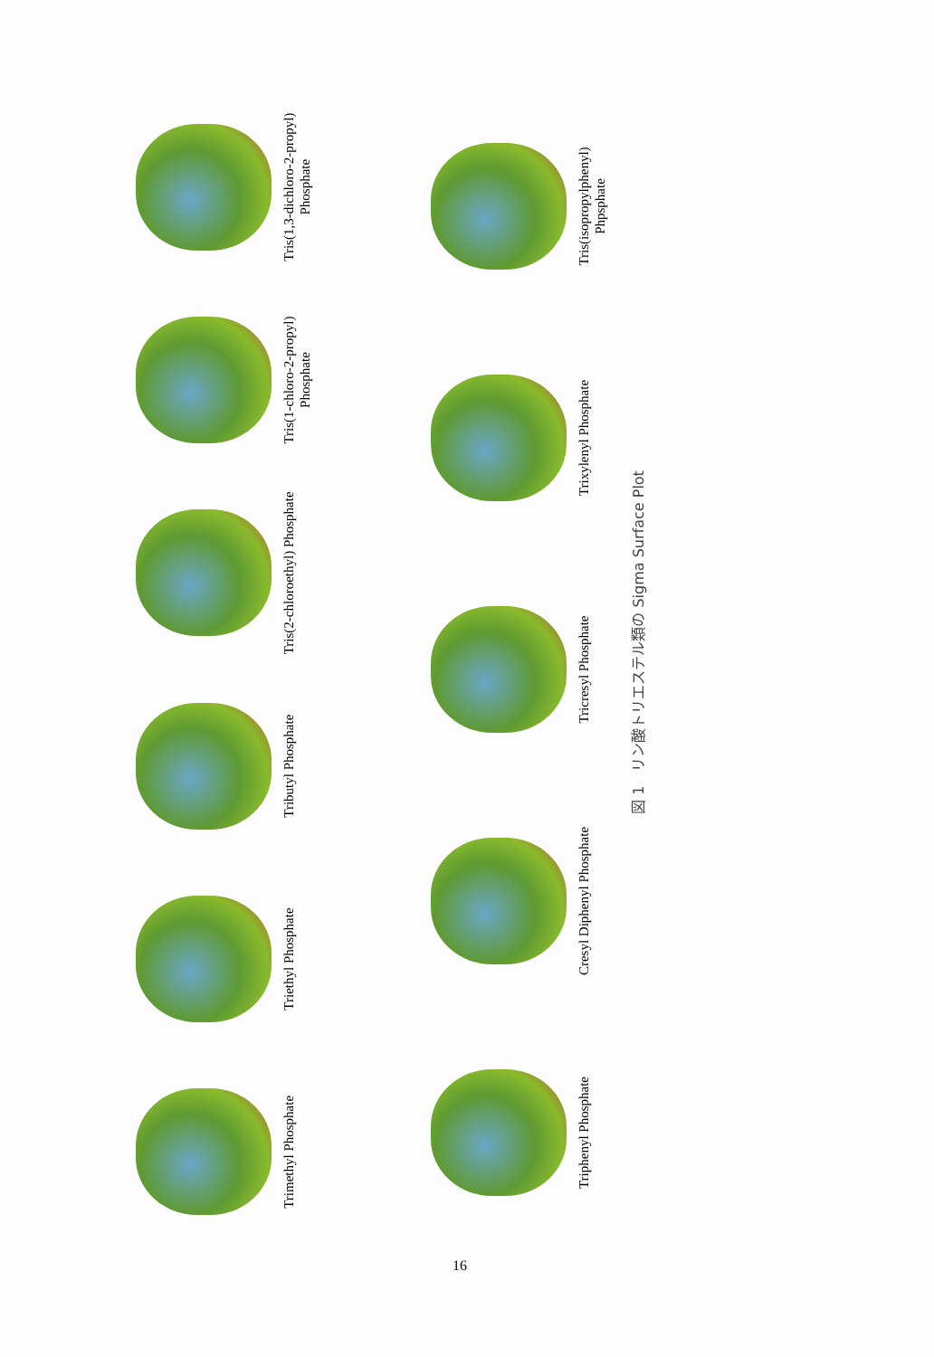Trimethyl Phosphate
Triethyl Phosphate
Tributyl Phosphate
Tris(2-chloroethyl) Phosphate
Tris(1-chloro-2-propyl) Phosphate
Tris(1,3-dichloro-2-propyl) Phosphate
Triphenyl Phosphate
Cresyl Diphenyl Phosphate
Tricresyl Phosphate
Trixylenyl Phosphate
Tris(isopropylphenyl) Phpsphate
図 1　リン酸トリエステル類の Sigma Surface Plot
16